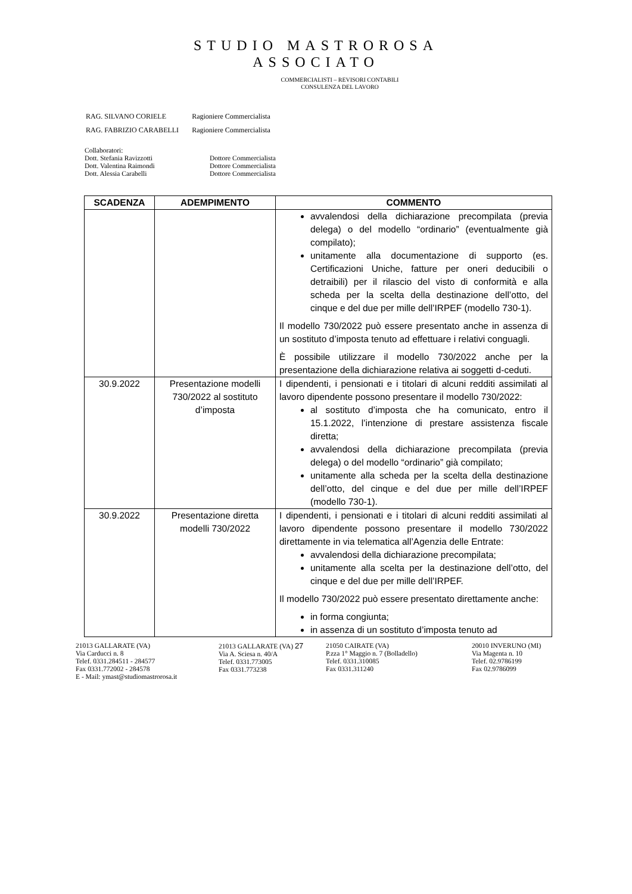STUDIO MASTROROSA
ASSOCIATO
COMMERCIALISTI – REVISORI CONTABILI
CONSULENZA DEL LAVORO
| RAG. SILVANO CORIELE | Ragioniere Commercialista |
| RAG. FABRIZIO CARABELLI | Ragioniere Commercialista |
Collaboratori:
Dott. Stefania Ravizzotti Dottore Commercialista
Dott. Valentina Raimondi Dottore Commercialista
Dott. Alessia Carabelli Dottore Commercialista
| SCADENZA | ADEMPIMENTO | COMMENTO |
| --- | --- | --- |
| | | avvalendosi della dichiarazione precompilata (previa delega) o del modello “ordinario” (eventualmente già compilato); unitamente alla documentazione di supporto (es. Certificazioni Uniche, fatture per oneri deducibili o detraibili) per il rilascio del visto di conformità e alla scheda per la scelta della destinazione dell’otto, del cinque e del due per mille dell’IRPEF (modello 730-1). Il modello 730/2022 può essere presentato anche in assenza di un sostituto d’imposta tenuto ad effettuare i relativi conguagli. È possibile utilizzare il modello 730/2022 anche per la presentazione della dichiarazione relativa ai soggetti d-ceduti. |
| 30.9.2022 | Presentazione modelli 730/2022 al sostituto d’imposta | I dipendenti, i pensionati e i titolari di alcuni redditi assimilati al lavoro dipendente possono presentare il modello 730/2022: al sostituto d’imposta che ha comunicato, entro il 15.1.2022, l’intenzione di prestare assistenza fiscale diretta; avvalendosi della dichiarazione precompilata (previa delega) o del modello “ordinario” già compilato; unitamente alla scheda per la scelta della destinazione dell’otto, del cinque e del due per mille dell’IRPEF (modello 730-1). |
| 30.9.2022 | Presentazione diretta modelli 730/2022 | I dipendenti, i pensionati e i titolari di alcuni redditi assimilati al lavoro dipendente possono presentare il modello 730/2022 direttamente in via telematica all’Agenzia delle Entrate: avvalendosi della dichiarazione precompilata; unitamente alla scelta per la destinazione dell’otto, del cinque e del due per mille dell’IRPEF. Il modello 730/2022 può essere presentato direttamente anche: in forma congiunta; in assenza di un sostituto d’imposta tenuto ad |
21013 GALLARATE (VA)
Via Carducci n. 8
Telef. 0331.284511 - 284577
Fax 0331.772002 - 284578
E - Mail: ymast@studiomastrorosa.it
21013 GALLARATE (VA) 27
Via A. Sciesa n. 40/A
Telef. 0331.773005
Fax 0331.773238
21050 CAIRATE (VA)
P.zza 1° Maggio n. 7 (Bolladello)
Telef. 0331.310085
Fax 0331.311240
20010 INVERUNO (MI)
Via Magenta n. 10
Telef. 02.9786199
Fax 02.9786099